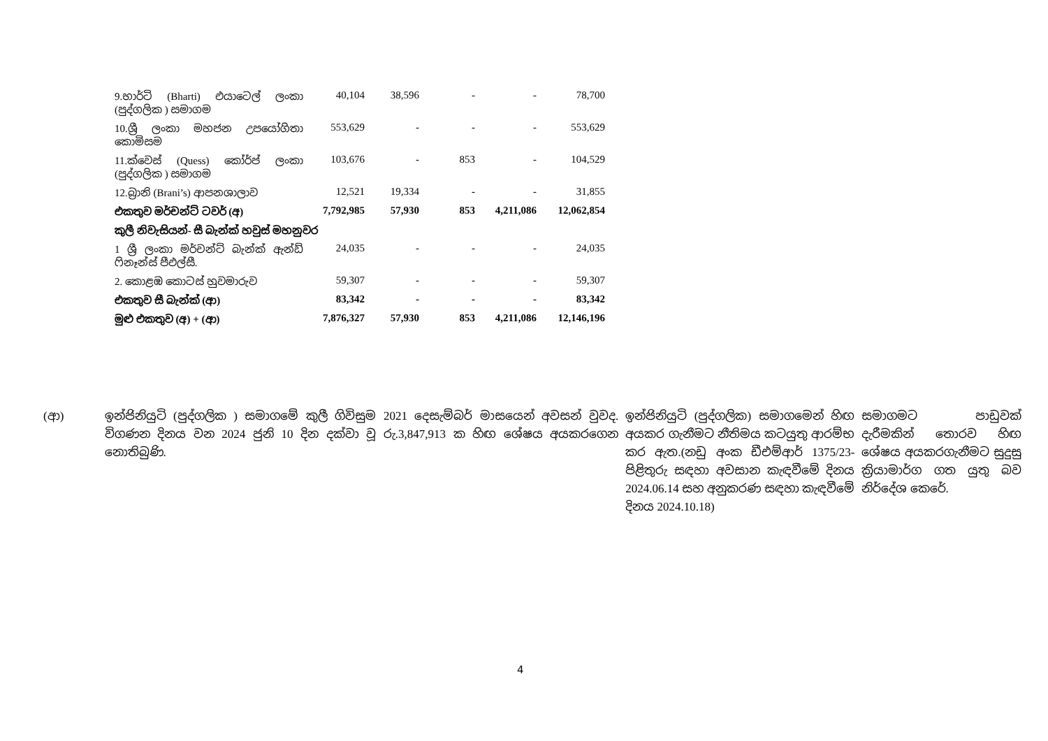| 9.භාර්ටි (Bharti) එයාටෙල් ලංකා (පුද්ගලික ) සමාගම | 40,104 | 38,596 | - | - | 78,700 |
| 10.ශ්‍රී ලංකා මහජන උපයෝගිතා කොමිසම | 553,629 | - | - | - | 553,629 |
| 11.ක්වෙස් (Quess) කෝර්ප් ලංකා (පුද්ගලික ) සමාගම | 103,676 | - | 853 | - | 104,529 |
| 12.බ්‍රානි (Brani’s) ආපනශාලාව | 12,521 | 19,334 | - | - | 31,855 |
| එකතුව මර්චන්ට් ටවර් (අ) | 7,792,985 | 57,930 | 853 | 4,211,086 | 12,062,854 |
| කුලී නිවැසියන්- සී බැන්ක් හවුස් මහනුවර | | | | | |
| 1 ශ්‍රී ලංකා මර්චන්ට් බැන්ක් ඇන්ඩ් ෆිනෑන්ස් පීඑල්සී. | 24,035 | - | - | - | 24,035 |
| 2. කොළඹ කොටස් හුවමාරුව | 59,307 | - | - | - | 59,307 |
| එකතුව සී බැන්ක් (ආ) | 83,342 | - | - | - | 83,342 |
| මුළු එකතුව (අ) + (ආ) | 7,876,327 | 57,930 | 853 | 4,211,086 | 12,146,196 |
(ආ) ඉන්ජිනියුටි (පුද්ගලික ) සමාගමේ කුලී ගිවිසුම 2021 දෙසැම්බර් මාසයෙන් අවසන් වුවද. විගණන දිනය වන 2024 ජුනි 10 දින දක්වා වූ රු.3,847,913 ක හිඟ ශේෂය අයකරගෙන නොතිබුණි.
ඉන්ජිනියුටි (පුද්ගලික) සමාගමෙන් හිඟ අයකර ගැනීමට නීතිමය කටයුතු ආරම්භ කර ඇත.(නඩු අංක ඩීඑම්ආර් 1375/23- පිළිතුරු සඳහා අවසාන කැඳවීමේ දිනය 2024.06.14 සහ අනුකරණ සඳහා කැඳවීමේ දිනය 2024.10.18)
සමාගමට පාඩුවක් දැරීමකින් තොරව හිඟ ශේෂය අයකරගැනීමට සුදුසු ක්‍රියාමාර්ග ගත යුතු බව නිර්දේශ කෙරේ.
4